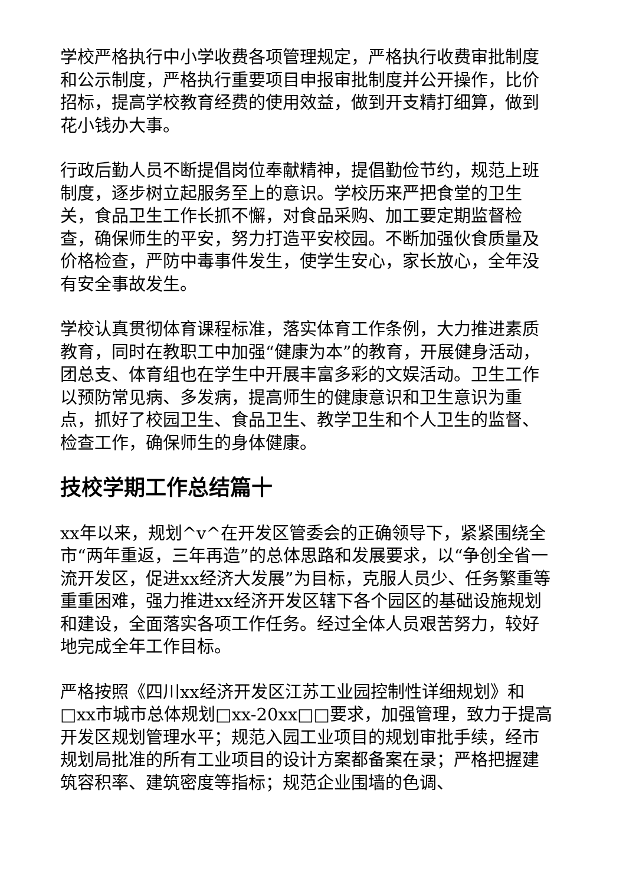学校严格执行中小学收费各项管理规定，严格执行收费审批制度和公示制度，严格执行重要项目申报审批制度并公开操作，比价招标，提高学校教育经费的使用效益，做到开支精打细算，做到花小钱办大事。
行政后勤人员不断提倡岗位奉献精神，提倡勤俭节约，规范上班制度，逐步树立起服务至上的意识。学校历来严把食堂的卫生关，食品卫生工作长抓不懈，对食品采购、加工要定期监督检查，确保师生的平安，努力打造平安校园。不断加强伙食质量及价格检查，严防中毒事件发生，使学生安心，家长放心，全年没有安全事故发生。
学校认真贯彻体育课程标准，落实体育工作条例，大力推进素质教育，同时在教职工中加强“健康为本”的教育，开展健身活动，团总支、体育组也在学生中开展丰富多彩的文娱活动。卫生工作以预防常见病、多发病，提高师生的健康意识和卫生意识为重点，抓好了校园卫生、食品卫生、教学卫生和个人卫生的监督、检查工作，确保师生的身体健康。
技校学期工作总结篇十
xx年以来，规划^v^在开发区管委会的正确领导下，紧紧围绕全市“两年重返，三年再造”的总体思路和发展要求，以“争创全省一流开发区，促进xx经济大发展”为目标，克服人员少、任务繁重等重重困难，强力推进xx经济开发区辖下各个园区的基础设施规划和建设，全面落实各项工作任务。经过全体人员艰苦努力，较好地完成全年工作目标。
严格按照《四川xx经济开发区江苏工业园控制性详细规划》和□xx市城市总体规划□xx-20xx□□要求，加强管理，致力于提高开发区规划管理水平；规范入园工业项目的规划审批手续，经市规划局批准的所有工业项目的设计方案都备案在录；严格把握建筑容积率、建筑密度等指标；规范企业围墙的色调、